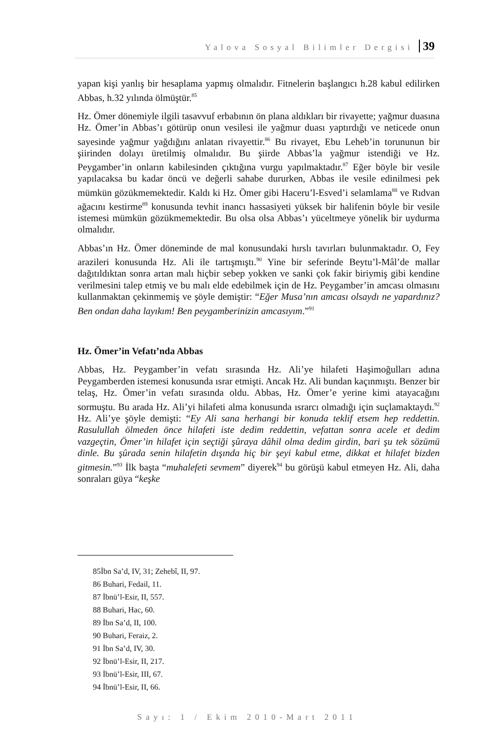Yalova Sosyal Bilimler Dergisi 39
yapan kişi yanlış bir hesaplama yapmış olmalıdır. Fitnelerin başlangıcı h.28 kabul edilirken Abbas, h.32 yılında ölmüştür.<sup>85</sup>
Hz. Ömer dönemiyle ilgili tasavvuf erbabının ön plana aldıkları bir rivayette; yağmur duasına Hz. Ömer’in Abbas’ı götürüp onun vesilesi ile yağmur duası yaptırdığı ve neticede onun sayesinde yağmur yağdığını anlatan rivayettir.<sup>86</sup> Bu rivayet, Ebu Leheb’in torununun bir şiirinden dolayı üretilmiş olmalıdır. Bu şiirde Abbas’la yağmur istendiği ve Hz. Peygamber’in onların kabilesinden çıktığına vurgu yapılmaktadır.<sup>87</sup> Eğer böyle bir vesile yapılacaksa bu kadar öncü ve değerli sahabe dururken, Abbas ile vesile edinilmesi pek mümkün gözükmemektedir. Kaldı ki Hz. Ömer gibi Haceru’l-Esved’i selamlama<sup>88</sup> ve Rıdvan ağacını kestirme<sup>89</sup> konusunda tevhit inancı hassasiyeti yüksek bir halifenin böyle bir vesile istemesi mümkün gözükmemektedir. Bu olsa olsa Abbas’ı yüceltmeye yönelik bir uydurma olmalıdır.
Abbas’ın Hz. Ömer döneminde de mal konusundaki hırslı tavırları bulunmaktadır. O, Fey arazileri konusunda Hz. Ali ile tartışmıştı.<sup>90</sup> Yine bir seferinde Beytu’l-Mâl’de mallar dağıtıldıktan sonra artan malı hiçbir sebep yokken ve sanki çok fakir biriymiş gibi kendine verilmesini talep etmiş ve bu malı elde edebilmek için de Hz. Peygamber’in amcası olmasını kullanmaktan çekinmemiş ve şöyle demiştir: “Eğer Musa’nın amcası olsaydı ne yapardınız? Ben ondan daha layıkım! Ben peygamberinizin amcasıyım.”<sup>91</sup>
Hz. Ömer’in Vefatı’nda Abbas
Abbas, Hz. Peygamber’in vefatı sırasında Hz. Ali’ye hilafeti Haşimoğulları adına Peygamberden istemesi konusunda ısrar etmişti. Ancak Hz. Ali bundan kaçınmıştı. Benzer bir telaş, Hz. Ömer’in vefatı sırasında oldu. Abbas, Hz. Ömer’e yerine kimi atayacağını sormuştu. Bu arada Hz. Ali’yi hilafeti alma konusunda ısrarcı olmadığı için suçlamaktaydı.<sup>92</sup> Hz. Ali’ye şöyle demişti: “Ey Ali sana herhangi bir konuda teklif etsem hep reddettin. Rasulullah ölmeden önce hilafeti iste dedim reddettin, vefattan sonra acele et dedim vazgeçtin, Ömer’in hilafet için seçtiği şûraya dâhil olma dedim girdin, bari şu tek sözümü dinle. Bu şûrada senin hilafetin dışında hiç bir şeyi kabul etme, dikkat et hilafet bizden gitmesin.”<sup>93</sup> İlk başta “muhalefeti sevmem” diyerek<sup>94</sup> bu görüşü kabul etmeyen Hz. Ali, daha sonraları güya “keşke
85İbn Sa’d, IV, 31; Zehebî, II, 97.
86 Buhari, Fedail, 11.
87 İbnü’l-Esir, II, 557.
88 Buhari, Hac, 60.
89 İbn Sa’d, II, 100.
90 Buhari, Feraiz, 2.
91 İbn Sa’d, IV, 30.
92 İbnü’l-Esir, II, 217.
93 İbnü’l-Esir, III, 67.
94 İbnü’l-Esir, II, 66.
Sayı: 1 / Ekim 2010-Mart 2011